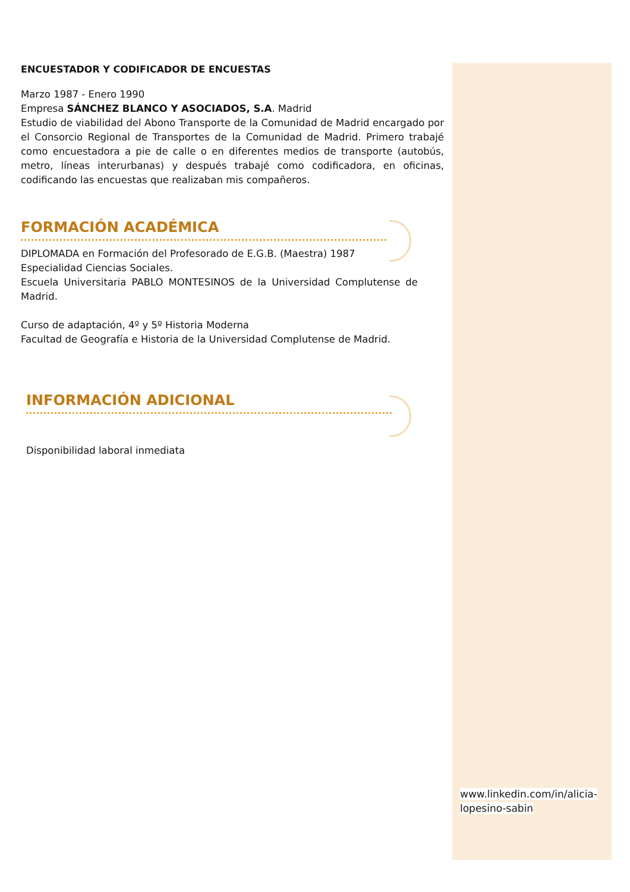ENCUESTADOR Y CODIFICADOR DE ENCUESTAS
Marzo 1987 - Enero 1990
Empresa SÁNCHEZ BLANCO Y ASOCIADOS, S.A. Madrid
Estudio de viabilidad del Abono Transporte de la Comunidad de Madrid encargado por el Consorcio Regional de Transportes de la Comunidad de Madrid. Primero trabajé como encuestadora a pie de calle o en diferentes medios de transporte (autobús, metro, líneas interurbanas) y después trabajé como codificadora, en oficinas, codificando las encuestas que realizaban mis compañeros.
FORMACIÓN ACADÉMICA
DIPLOMADA en Formación del Profesorado de E.G.B. (Maestra) 1987
Especialidad Ciencias Sociales.
Escuela Universitaria PABLO MONTESINOS de la Universidad Complutense de Madrid.
Curso de adaptación, 4º y 5º Historia Moderna
Facultad de Geografía e Historia de la Universidad Complutense de Madrid.
INFORMACIÓN ADICIONAL
Disponibilidad laboral inmediata
www.linkedin.com/in/alicia-lopesino-sabin